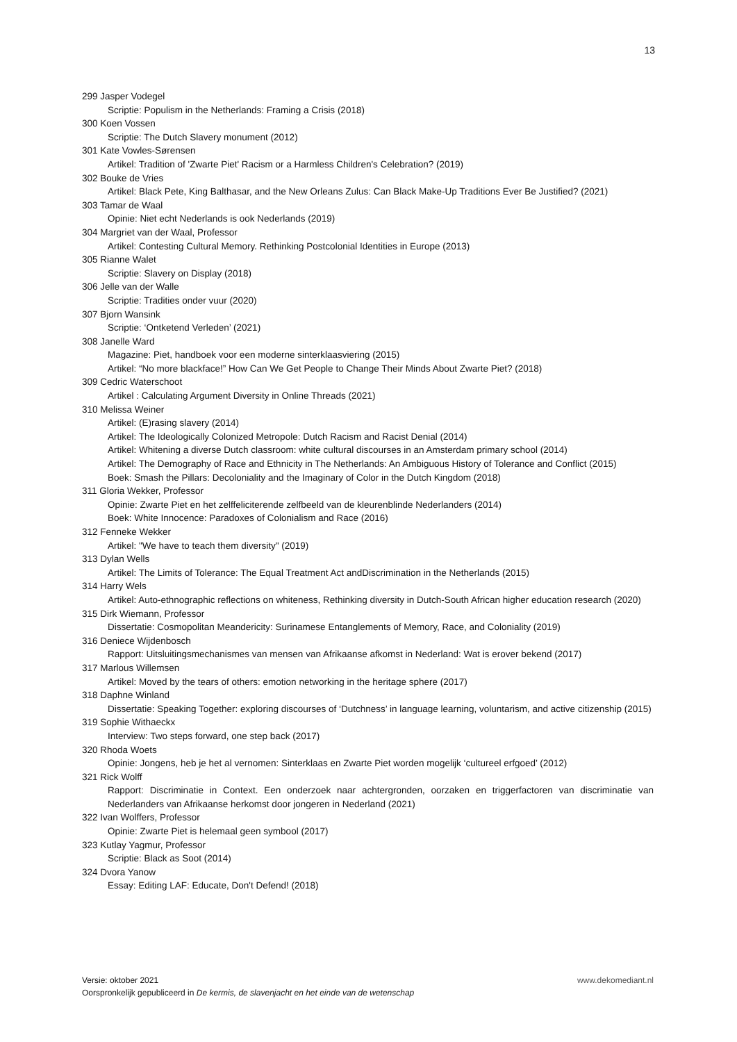13
299 Jasper Vodegel
Scriptie: Populism in the Netherlands: Framing a Crisis (2018)
300 Koen Vossen
Scriptie: The Dutch Slavery monument (2012)
301 Kate Vowles-Sørensen
Artikel: Tradition of 'Zwarte Piet' Racism or a Harmless Children's Celebration? (2019)
302 Bouke de Vries
Artikel: Black Pete, King Balthasar, and the New Orleans Zulus: Can Black Make-Up Traditions Ever Be Justified? (2021)
303 Tamar de Waal
Opinie: Niet echt Nederlands is ook Nederlands (2019)
304 Margriet van der Waal, Professor
Artikel: Contesting Cultural Memory. Rethinking Postcolonial Identities in Europe (2013)
305 Rianne Walet
Scriptie: Slavery on Display (2018)
306 Jelle van der Walle
Scriptie: Tradities onder vuur (2020)
307 Bjorn Wansink
Scriptie: ‘Ontketend Verleden’ (2021)
308 Janelle Ward
Magazine: Piet, handboek voor een moderne sinterklaasviering (2015)
Artikel: “No more blackface!” How Can We Get People to Change Their Minds About Zwarte Piet? (2018)
309 Cedric Waterschoot
Artikel : Calculating Argument Diversity in Online Threads (2021)
310 Melissa Weiner
Artikel: (E)rasing slavery (2014)
Artikel: The Ideologically Colonized Metropole: Dutch Racism and Racist Denial (2014)
Artikel: Whitening a diverse Dutch classroom: white cultural discourses in an Amsterdam primary school (2014)
Artikel: The Demography of Race and Ethnicity in The Netherlands: An Ambiguous History of Tolerance and Conflict (2015)
Boek: Smash the Pillars: Decoloniality and the Imaginary of Color in the Dutch Kingdom (2018)
311 Gloria Wekker, Professor
Opinie: Zwarte Piet en het zelffeliciterende zelfbeeld van de kleurenblinde Nederlanders (2014)
Boek: White Innocence: Paradoxes of Colonialism and Race (2016)
312 Fenneke Wekker
Artikel: "We have to teach them diversity" (2019)
313 Dylan Wells
Artikel: The Limits of Tolerance: The Equal Treatment Act andDiscrimination in the Netherlands (2015)
314 Harry Wels
Artikel: Auto-ethnographic reflections on whiteness, Rethinking diversity in Dutch-South African higher education research (2020)
315 Dirk Wiemann, Professor
Dissertatie: Cosmopolitan Meandericity: Surinamese Entanglements of Memory, Race, and Coloniality (2019)
316 Deniece Wijdenbosch
Rapport: Uitsluitingsmechanismes van mensen van Afrikaanse afkomst in Nederland: Wat is erover bekend (2017)
317 Marlous Willemsen
Artikel: Moved by the tears of others: emotion networking in the heritage sphere (2017)
318 Daphne Winland
Dissertatie: Speaking Together: exploring discourses of ‘Dutchness’ in language learning, voluntarism, and active citizenship (2015)
319 Sophie Withaeckx
Interview: Two steps forward, one step back (2017)
320 Rhoda Woets
Opinie: Jongens, heb je het al vernomen: Sinterklaas en Zwarte Piet worden mogelijk ‘cultureel erfgoed’ (2012)
321 Rick Wolff
Rapport: Discriminatie in Context. Een onderzoek naar achtergronden, oorzaken en triggerfactoren van discriminatie van Nederlanders van Afrikaanse herkomst door jongeren in Nederland (2021)
322 Ivan Wolffers, Professor
Opinie: Zwarte Piet is helemaal geen symbool (2017)
323 Kutlay Yagmur, Professor
Scriptie: Black as Soot (2014)
324 Dvora Yanow
Essay: Editing LAF: Educate, Don't Defend! (2018)
Versie: oktober 2021 www.dekomediant.nl
Oorspronkelijk gepubliceerd in De kermis, de slavenjacht en het einde van de wetenschap